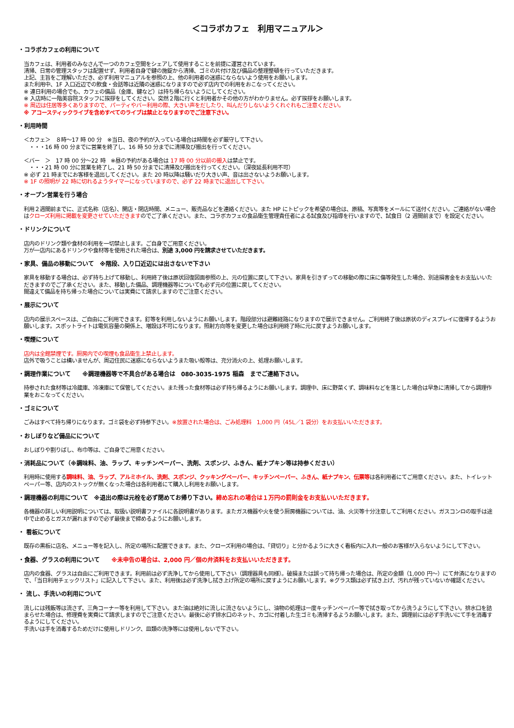＜コラボカフェ　利用マニュアル＞
・コラボカフェの利用について
当カフェは、利用者のみなさんで一つのカフェ空間をシェアして使用することを前提に運営されています。
清掃、日常の管理スタッフは配置せず、利用者自身で鍵の施錠から清掃、ゴミの片付け及び備品の整理整頓を行っていただきます。
上記、主旨をご理解いただき、必ず利用マニュアルを参照の上、他の利用者の迷惑にならないよう使用をお願いします。
また利用中、1F 入口近辺での飲食・会話等は近隣の迷惑になりますので必ず店内での利用をおこなってください。
※ 連日利用の場合でも、カフェの備品（金庫、鍵など）は持ち帰らないようにしてください。
※ 入店時に一階美容院スタッフに挨拶をしてください。突然２階に行くと利用者かその他の方がわかりません。必ず挨拶をお願いします。
※ 周辺は住居等多くありますので、パーティやバー利用の際、大きい声をだしたり、叫んだりしないようくれぐれもご注意ください。
※ アコースティックライブを含めすべてのライブは禁止となりますのでご注意下さい。
・利用時間
＜カフェ＞　８時～17 時 00 分　※当日、夜の予約が入っている場合は時間を必ず厳守して下さい。
　・・・16 時 00 分までに営業を終了し、16 時 50 分までに清掃及び搬出を行ってください。
＜バー　＞　17 時 00 分～22 時　※昼の予約がある場合は 17 時 00 分以前の搬入は禁止です。
　・・・21 時 00 分に営業を終了し、21 時 50 分までに清掃及び搬出を行ってください。（深夜延長利用不可）
※ 必ず 21 時までにお客様を退出してください。また 20 時以降は騒いだり大きい声、音は出さないようお願いします。
※ 1F の照明が 22 時に切れるようタイマーになっていますので、必ず 22 時までに退出して下さい。
・オープン営業を行う場合
利用２週間前までに、正式名称（店名）、開店・閉店時間、メニュー、販売品などを連絡ください。また HP にトピックを希望の場合は、原稿、写真等をメールにて送付ください。ご連絡がない場合はクローズ利用に掲載を変更させていただきますのでご了承ください。また、コラボカフェの食品衛生管理責任者による試食及び指導を行いますので、試食日（2 週間前まで）を設定ください。
・ドリンクについて
店内のドリンク類や食材の利用を一切禁止します。ご自身でご用意ください。
万が一店内にあるドリンクや食材等を使用された場合は、別途 3,000 円を請求させていただきます。
・家具、備品の移動について　※階段、入り口近辺には出さないで下さい
家具を移動する場合は、必ず持ち上げて移動し、利用終了後は原状回復図面参照の上、元の位置に戻して下さい。家具を引きずっての移動の際に床に傷等発生した場合、別途損害金をお支払いいただきますのでご了承ください。また、移動した備品、調理機器等についても必ず元の位置に戻してください。
間違えて備品を持ち帰った場合については実費にて請求しますのでご注意ください。
・展示について
店内の展示スペースは、ご自由にご利用できます。釘等を利用しないようにお願いします。階段部分は避難経路になりますので展示できません。ご利用終了後は原状のディスプレイに復帰するようお願いします。スポットライトは電気容量の関係上、増設は不可になります。照射方向等を変更した場合は利用終了時に元に戻すようお願いします。
・喫煙について
店内は全館禁煙です。厨房内での喫煙も食品衛生上禁止します。
店外で吸うことは構いませんが、周辺住民に迷惑にならないようまた吸い殻等は、充分消火の上、処理お願いします。
・調理作業について　　※調理機器等で不具合がある場合は　080-3035-1975 稲森　までご連絡下さい。
持参された食材等は冷蔵庫、冷凍庫にて保管してください。また残った食材等は必ず持ち帰るようにお願いします。調理中、床に野菜くず、調味料などを落とした場合は早急に清掃してから調理作業をおこなってください。
・ゴミについて
ごみはすべて持ち帰りになります。ゴミ袋を必ず持参下さい。※放置された場合は、ごみ処理料　1,000 円（45L／1 袋分）をお支払いいただきます。
・おしぼりなど備品にについて
おしぼりや割りばし、布巾等は、ご自身でご用意ください。
・消耗品について（※調味料、油、ラップ、キッチンペーパー、洗剤、スポンジ、ふきん、紙ナプキン等は持参ください）
利用時に使用する調味料、油、ラップ、アルミホイル、洗剤、スポンジ、クッキングペーパー、キッチンペーパー、ふきん、紙ナプキン、伝票等は各利用者にてご用意ください。また、トイレットペーパー等、店内のストックが無くなった場合は各利用者にて購入し利用をお願いします。
・調理機器の利用について　※退出の際は元栓を必ず閉めてお帰り下さい。締め忘れの場合は１万円の罰則金をお支払いいただきます。
各機器の詳しい利用説明については、取扱い説明書ファイルに各説明書があります。またガス機器や火を使う厨房機器については、油、火災等十分注意してご利用ください。ガスコンロの取手は途中で止めるとガスが漏れますので必ず最後まで締めるようにお願いします。
・ 看板について
既存の黒板に店名、メニュー等を記入し、所定の場所に配置できます。また、クローズ利用の場合は、「貸切り」と分かるように大きく看板内に入れ一般のお客様が入らないようにして下さい。
・食器、グラスの利用について　　※未申告の場合は、2,000 円／個の弁済料をお支払いいただきます。
店内の食器、グラスは自由にご利用できます。利用前は必ず洗浄してから使用して下さい（調理器具も同様）。破損または誤って持ち帰った場合は、所定の金額（1,000 円～）にて弁済になりますので、「当日利用チェックリスト」に記入して下さい。また、利用後は必ず洗浄し拭き上げ所定の場所に戻すようにお願いします。※グラス類は必ず拭き上げ、汚れが残っていないか確認ください。
・ 流し、手洗いの利用について
流しには残飯等は流さず、三角コーナー等を利用して下さい。また油は絶対に流しに流さないようにし、油物の処理は一度キッチンペーパー等で拭き取ってから洗うようにして下さい。排水口を詰まらせた場合は、修理費を実費にて請求しますのでご注意ください。最後に必ず排水口のネット、カゴに付着した生ゴミも清掃するようお願いします。また、調理前には必ず手洗いにて手を消毒するようにしてください。
手洗いは手を消毒するためだけに使用しドリンク、皿類の洗浄等には使用しないで下さい。